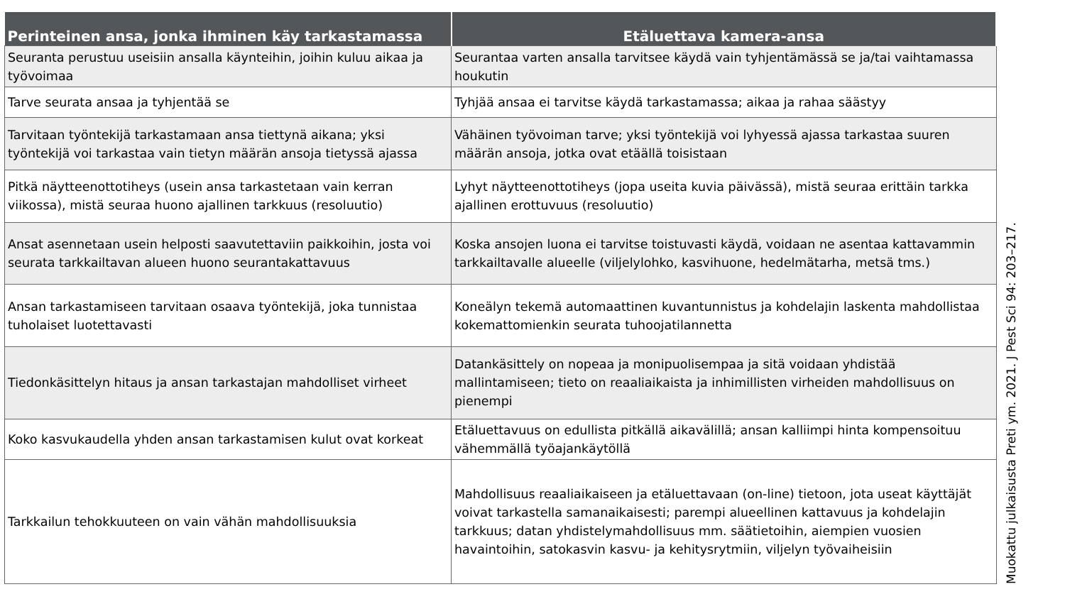| Perinteinen ansa, jonka ihminen käy tarkastamassa | Etäluettava kamera-ansa |
| --- | --- |
| Seuranta perustuu useisiin ansalla käynteihin, joihin kuluu aikaa ja työvoimaa | Seurantaa varten ansalla tarvitsee käydä vain tyhjentämässä se ja/tai vaihtamassa houkutin |
| Tarve seurata ansaa ja tyhjentää se | Tyhjää ansaa ei tarvitse käydä tarkastamassa; aikaa ja rahaa säästyy |
| Tarvitaan työntekijä tarkastamaan ansa tiettynä aikana; yksi työntekijä voi tarkastaa vain tietyn määrän ansoja tietyssä ajassa | Vähäinen työvoiman tarve; yksi työntekijä voi lyhyessä ajassa tarkastaa suuren määrän ansoja, jotka ovat etäällä toisistaan |
| Pitkä näytteenottotiheys (usein ansa tarkastetaan vain kerran viikossa), mistä seuraa huono ajallinen tarkkuus (resoluutio) | Lyhyt näytteenottotiheys (jopa useita kuvia päivässä), mistä seuraa erittäin tarkka ajallinen erottuvuus (resoluutio) |
| Ansat asennetaan usein helposti saavutettaviin paikkoihin, josta voi seurata tarkkailtavan alueen huono seurantakattavuus | Koska ansojen luona ei tarvitse toistuvasti käydä, voidaan ne asentaa kattavammin tarkkailtavalle alueelle (viljelylohko, kasvihuone, hedelmätarha, metsä tms.) |
| Ansan tarkastamiseen tarvitaan osaava työntekijä, joka tunnistaa tuholaiset luotettavasti | Koneälyn tekemä automaattinen kuvantunnistus ja kohdelajin laskenta mahdollistaa kokemattomienkin seurata tuhoojatilannetta |
| Tiedonkäsittelyn hitaus ja ansan tarkastajan mahdolliset virheet | Datankäsittely on nopeaa ja monipuolisempaa ja sitä voidaan yhdistää mallintamiseen; tieto on reaaliaikaista ja inhimillisten virheiden mahdollisuus on pienempi |
| Koko kasvukaudella yhden ansan tarkastamisen kulut ovat korkeat | Etäluettavuus on edullista pitkällä aikavälillä; ansan kalliimpi hinta kompensoituu vähemmällä työajankäytöllä |
| Tarkkailun tehokkuuteen on vain vähän mahdollisuuksia | Mahdollisuus reaaliaikaiseen ja etäluettavaan (on-line) tietoon, jota useat käyttäjät voivat tarkastella samanaikaisesti; parempi alueellinen kattavuus ja kohdelajin tarkkuus; datan yhdistelymahdollisuus mm. säätietoihin, aiempien vuosien havaintoihin, satokasvin kasvu- ja kehitysrytmiin, viljelyn työvaiheisiin |
Muokattu julkaisusta Preti ym. 2021. J Pest Sci 94: 203–217.